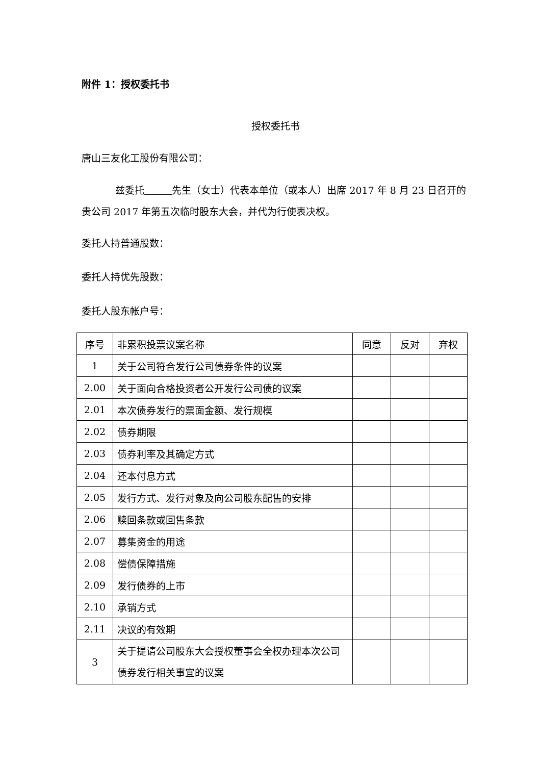附件 1：授权委托书
授权委托书
唐山三友化工股份有限公司：
兹委托 先生（女士）代表本单位（或本人）出席 2017 年 8 月 23 日召开的贵公司 2017 年第五次临时股东大会，并代为行使表决权。
委托人持普通股数：
委托人持优先股数：
委托人股东帐户号：
| 序号 | 非累积投票议案名称 | 同意 | 反对 | 弃权 |
| 1 | 关于公司符合发行公司债券条件的议案 | | | |
| 2.00 | 关于面向合格投资者公开发行公司债的议案 | | | |
| 2.01 | 本次债券发行的票面金额、发行规模 | | | |
| 2.02 | 债券期限 | | | |
| 2.03 | 债券利率及其确定方式 | | | |
| 2.04 | 还本付息方式 | | | |
| 2.05 | 发行方式、发行对象及向公司股东配售的安排 | | | |
| 2.06 | 赎回条款或回售条款 | | | |
| 2.07 | 募集资金的用途 | | | |
| 2.08 | 偿债保障措施 | | | |
| 2.09 | 发行债券的上市 | | | |
| 2.10 | 承销方式 | | | |
| 2.11 | 决议的有效期 | | | |
| 3 | 关于提请公司股东大会授权董事会全权办理本次公司债券发行相关事宜的议案 | | | |